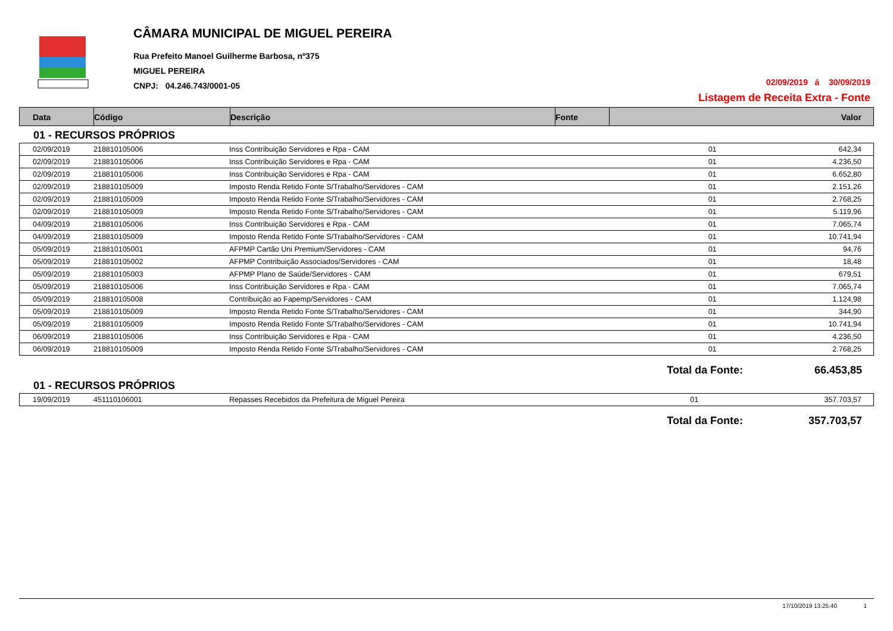CÂMARA MUNICIPAL DE MIGUEL PEREIRA
Rua Prefeito Manoel Guilherme Barbosa, nº375
MIGUEL PEREIRA
CNPJ: 04.246.743/0001-05
02/09/2019 á 30/09/2019
Listagem de Receita Extra - Fonte
| Data | Código | Descrição | Fonte | Valor |
| --- | --- | --- | --- | --- |
01 - RECURSOS PRÓPRIOS
| 02/09/2019 | 218810105006 | Inss Contribuição Servidores e Rpa - CAM | 01 | 642,34 |
| 02/09/2019 | 218810105006 | Inss Contribuição Servidores e Rpa - CAM | 01 | 4.236,50 |
| 02/09/2019 | 218810105006 | Inss Contribuição Servidores e Rpa - CAM | 01 | 6.652,80 |
| 02/09/2019 | 218810105009 | Imposto Renda Retido Fonte S/Trabalho/Servidores - CAM | 01 | 2.151,26 |
| 02/09/2019 | 218810105009 | Imposto Renda Retido Fonte S/Trabalho/Servidores - CAM | 01 | 2.768,25 |
| 02/09/2019 | 218810105009 | Imposto Renda Retido Fonte S/Trabalho/Servidores - CAM | 01 | 5.119,96 |
| 04/09/2019 | 218810105006 | Inss Contribuição Servidores e Rpa - CAM | 01 | 7.065,74 |
| 04/09/2019 | 218810105009 | Imposto Renda Retido Fonte S/Trabalho/Servidores - CAM | 01 | 10.741,94 |
| 05/09/2019 | 218810105001 | AFPMP Cartão Uni Premium/Servidores - CAM | 01 | 94,76 |
| 05/09/2019 | 218810105002 | AFPMP Contribuição Associados/Servidores - CAM | 01 | 18,48 |
| 05/09/2019 | 218810105003 | AFPMP Plano de Saúde/Servidores - CAM | 01 | 679,51 |
| 05/09/2019 | 218810105006 | Inss Contribuição Servidores e Rpa - CAM | 01 | 7.065,74 |
| 05/09/2019 | 218810105008 | Contribuição ao Fapemp/Servidores - CAM | 01 | 1.124,98 |
| 05/09/2019 | 218810105009 | Imposto Renda Retido Fonte S/Trabalho/Servidores - CAM | 01 | 344,90 |
| 05/09/2019 | 218810105009 | Imposto Renda Retido Fonte S/Trabalho/Servidores - CAM | 01 | 10.741,94 |
| 06/09/2019 | 218810105006 | Inss Contribuição Servidores e Rpa - CAM | 01 | 4.236,50 |
| 06/09/2019 | 218810105009 | Imposto Renda Retido Fonte S/Trabalho/Servidores - CAM | 01 | 2.768,25 |
Total da Fonte: 66.453,85
01 - RECURSOS PRÓPRIOS
| 19/09/2019 | 451110106001 | Repasses Recebidos da Prefeitura de Miguel Pereira | 01 | 357.703,57 |
Total da Fonte: 357.703,57
17/10/2019 13:25:40 1